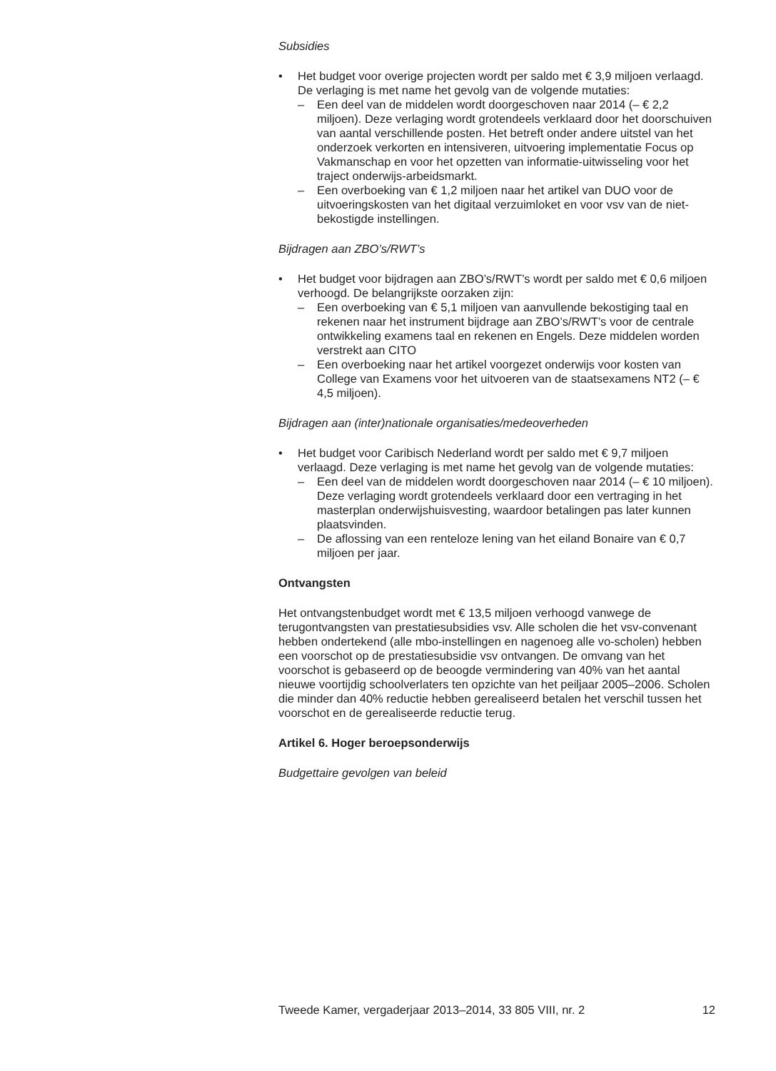Subsidies
• Het budget voor overige projecten wordt per saldo met € 3,9 miljoen verlaagd. De verlaging is met name het gevolg van de volgende mutaties:
– Een deel van de middelen wordt doorgeschoven naar 2014 (– € 2,2 miljoen). Deze verlaging wordt grotendeels verklaard door het doorschuiven van aantal verschillende posten. Het betreft onder andere uitstel van het onderzoek verkorten en intensiveren, uitvoering implementatie Focus op Vakmanschap en voor het opzetten van informatie-uitwisseling voor het traject onderwijs-arbeidsmarkt.
– Een overboeking van € 1,2 miljoen naar het artikel van DUO voor de uitvoeringskosten van het digitaal verzuimloket en voor vsv van de niet-bekostigde instellingen.
Bijdragen aan ZBO’s/RWT’s
• Het budget voor bijdragen aan ZBO’s/RWT’s wordt per saldo met € 0,6 miljoen verhoogd. De belangrijkste oorzaken zijn:
– Een overboeking van € 5,1 miljoen van aanvullende bekostiging taal en rekenen naar het instrument bijdrage aan ZBO’s/RWT’s voor de centrale ontwikkeling examens taal en rekenen en Engels. Deze middelen worden verstrekt aan CITO
– Een overboeking naar het artikel voorgezet onderwijs voor kosten van College van Examens voor het uitvoeren van de staatsexamens NT2 (– € 4,5 miljoen).
Bijdragen aan (inter)nationale organisaties/medeoverheden
• Het budget voor Caribisch Nederland wordt per saldo met € 9,7 miljoen verlaagd. Deze verlaging is met name het gevolg van de volgende mutaties:
– Een deel van de middelen wordt doorgeschoven naar 2014 (– € 10 miljoen). Deze verlaging wordt grotendeels verklaard door een vertraging in het masterplan onderwijshuisvesting, waardoor betalingen pas later kunnen plaatsvinden.
– De aflossing van een renteloze lening van het eiland Bonaire van € 0,7 miljoen per jaar.
Ontvangsten
Het ontvangstenbudget wordt met € 13,5 miljoen verhoogd vanwege de terugontvangsten van prestatiesubsidies vsv. Alle scholen die het vsv-convenant hebben ondertekend (alle mbo-instellingen en nagenoeg alle vo-scholen) hebben een voorschot op de prestatiesubsidie vsv ontvangen. De omvang van het voorschot is gebaseerd op de beoogde vermindering van 40% van het aantal nieuwe voortijdig schoolverlaters ten opzichte van het peiljaar 2005–2006. Scholen die minder dan 40% reductie hebben gerealiseerd betalen het verschil tussen het voorschot en de gerealiseerde reductie terug.
Artikel 6. Hoger beroepsonderwijs
Budgettaire gevolgen van beleid
Tweede Kamer, vergaderjaar 2013–2014, 33 805 VIII, nr. 2 12